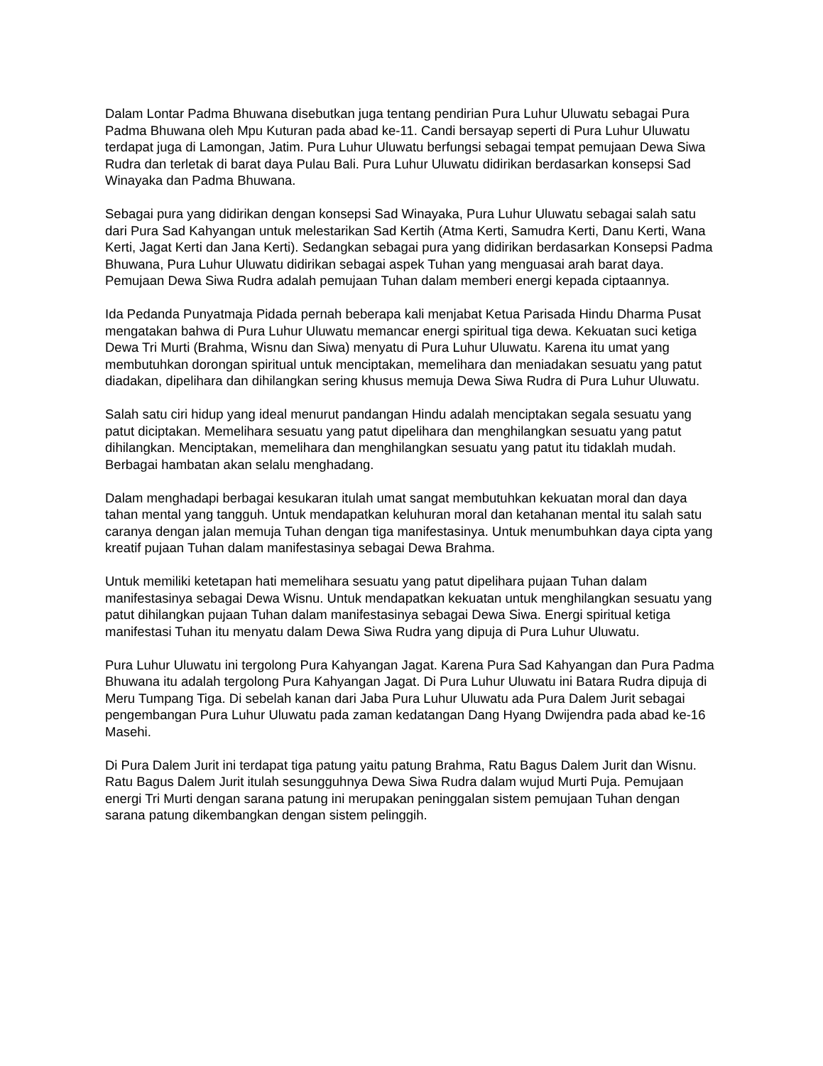Dalam Lontar Padma Bhuwana disebutkan juga tentang pendirian Pura Luhur Uluwatu sebagai Pura Padma Bhuwana oleh Mpu Kuturan pada abad ke-11. Candi bersayap seperti di Pura Luhur Uluwatu terdapat juga di Lamongan, Jatim. Pura Luhur Uluwatu berfungsi sebagai tempat pemujaan Dewa Siwa Rudra dan terletak di barat daya Pulau Bali. Pura Luhur Uluwatu didirikan berdasarkan konsepsi Sad Winayaka dan Padma Bhuwana.
Sebagai pura yang didirikan dengan konsepsi Sad Winayaka, Pura Luhur Uluwatu sebagai salah satu dari Pura Sad Kahyangan untuk melestarikan Sad Kertih (Atma Kerti, Samudra Kerti, Danu Kerti, Wana Kerti, Jagat Kerti dan Jana Kerti). Sedangkan sebagai pura yang didirikan berdasarkan Konsepsi Padma Bhuwana, Pura Luhur Uluwatu didirikan sebagai aspek Tuhan yang menguasai arah barat daya. Pemujaan Dewa Siwa Rudra adalah pemujaan Tuhan dalam memberi energi kepada ciptaannya.
Ida Pedanda Punyatmaja Pidada pernah beberapa kali menjabat Ketua Parisada Hindu Dharma Pusat mengatakan bahwa di Pura Luhur Uluwatu memancar energi spiritual tiga dewa. Kekuatan suci ketiga Dewa Tri Murti (Brahma, Wisnu dan Siwa) menyatu di Pura Luhur Uluwatu. Karena itu umat yang membutuhkan dorongan spiritual untuk menciptakan, memelihara dan meniadakan sesuatu yang patut diadakan, dipelihara dan dihilangkan sering khusus memuja Dewa Siwa Rudra di Pura Luhur Uluwatu.
Salah satu ciri hidup yang ideal menurut pandangan Hindu adalah menciptakan segala sesuatu yang patut diciptakan. Memelihara sesuatu yang patut dipelihara dan menghilangkan sesuatu yang patut dihilangkan. Menciptakan, memelihara dan menghilangkan sesuatu yang patut itu tidaklah mudah. Berbagai hambatan akan selalu menghadang.
Dalam menghadapi berbagai kesukaran itulah umat sangat membutuhkan kekuatan moral dan daya tahan mental yang tangguh. Untuk mendapatkan keluhuran moral dan ketahanan mental itu salah satu caranya dengan jalan memuja Tuhan dengan tiga manifestasinya. Untuk menumbuhkan daya cipta yang kreatif pujaan Tuhan dalam manifestasinya sebagai Dewa Brahma.
Untuk memiliki ketetapan hati memelihara sesuatu yang patut dipelihara pujaan Tuhan dalam manifestasinya sebagai Dewa Wisnu. Untuk mendapatkan kekuatan untuk menghilangkan sesuatu yang patut dihilangkan pujaan Tuhan dalam manifestasinya sebagai Dewa Siwa. Energi spiritual ketiga manifestasi Tuhan itu menyatu dalam Dewa Siwa Rudra yang dipuja di Pura Luhur Uluwatu.
Pura Luhur Uluwatu ini tergolong Pura Kahyangan Jagat. Karena Pura Sad Kahyangan dan Pura Padma Bhuwana itu adalah tergolong Pura Kahyangan Jagat. Di Pura Luhur Uluwatu ini Batara Rudra dipuja di Meru Tumpang Tiga. Di sebelah kanan dari Jaba Pura Luhur Uluwatu ada Pura Dalem Jurit sebagai pengembangan Pura Luhur Uluwatu pada zaman kedatangan Dang Hyang Dwijendra pada abad ke-16 Masehi.
Di Pura Dalem Jurit ini terdapat tiga patung yaitu patung Brahma, Ratu Bagus Dalem Jurit dan Wisnu. Ratu Bagus Dalem Jurit itulah sesungguhnya Dewa Siwa Rudra dalam wujud Murti Puja. Pemujaan energi Tri Murti dengan sarana patung ini merupakan peninggalan sistem pemujaan Tuhan dengan sarana patung dikembangkan dengan sistem pelinggih.